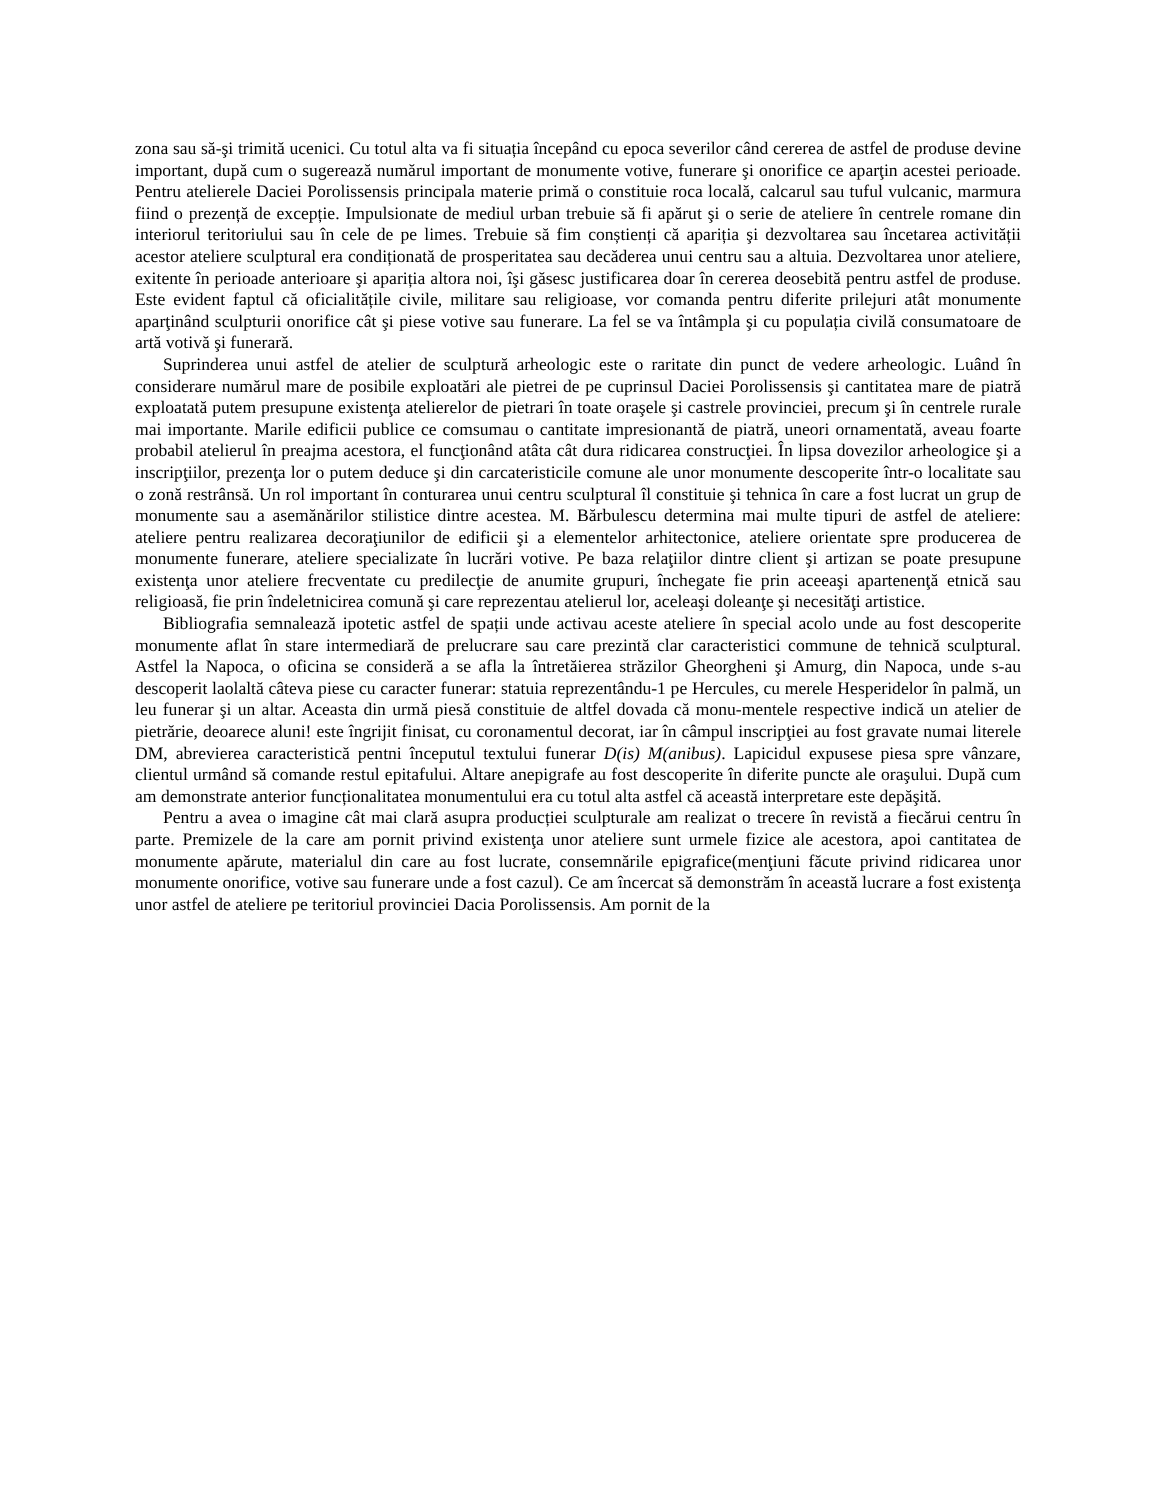zona sau să-şi trimită ucenici. Cu totul alta va fi situația începând cu epoca severilor când cererea de astfel de produse devine important, după cum o sugerează numărul important de monumente votive, funerare şi onorifice ce aparţin acestei perioade. Pentru atelierele Daciei Porolissensis principala materie primă o constituie roca locală, calcarul sau tuful vulcanic, marmura fiind o prezență de excepție. Impulsionate de mediul urban trebuie să fi apărut şi o serie de ateliere în centrele romane din interiorul teritoriului sau în cele de pe limes. Trebuie să fim conștienți că apariția şi dezvoltarea sau încetarea activității acestor ateliere sculptural era condiționată de prosperitatea sau decăderea unui centru sau a altuia. Dezvoltarea unor ateliere, exitente în perioade anterioare şi apariția altora noi, îşi găsesc justificarea doar în cererea deosebită pentru astfel de produse. Este evident faptul că oficialitățile civile, militare sau religioase, vor comanda pentru diferite prilejuri atât monumente aparţinând sculpturii onorifice cât şi piese votive sau funerare. La fel se va întâmpla şi cu populația civilă consumatoare de artă votivă şi funerară.
Suprinderea unui astfel de atelier de sculptură arheologic este o raritate din punct de vedere arheologic. Luând în considerare numărul mare de posibile exploatări ale pietrei de pe cuprinsul Daciei Porolissensis şi cantitatea mare de piatră exploatată putem presupune existenţa atelierelor de pietrari în toate oraşele şi castrele provinciei, precum şi în centrele rurale mai importante. Marile edificii publice ce comsumau o cantitate impresionantă de piatră, uneori ornamentată, aveau foarte probabil atelierul în preajma acestora, el funcţionând atâta cât dura ridicarea construcţiei. În lipsa dovezilor arheologice şi a inscripţiilor, prezenţa lor o putem deduce şi din carcateristicile comune ale unor monumente descoperite într-o localitate sau o zonă restrânsă. Un rol important în conturarea unui centru sculptural îl constituie şi tehnica în care a fost lucrat un grup de monumente sau a asemănărilor stilistice dintre acestea. M. Bărbulescu determina mai multe tipuri de astfel de ateliere: ateliere pentru realizarea decoraţiunilor de edificii şi a elementelor arhitectonice, ateliere orientate spre producerea de monumente funerare, ateliere specializate în lucrări votive. Pe baza relaţiilor dintre client şi artizan se poate presupune existenţa unor ateliere frecventate cu predilecţie de anumite grupuri, închegate fie prin aceeaşi apartenenţă etnică sau religioasă, fie prin îndeletnicirea comună şi care reprezentau atelierul lor, aceleaşi doleanţe şi necesităţi artistice.
Bibliografia semnalează ipotetic astfel de spații unde activau aceste ateliere în special acolo unde au fost descoperite monumente aflat în stare intermediară de prelucrare sau care prezintă clar caracteristici commune de tehnică sculptural. Astfel la Napoca, o oficina se consideră a se afla la întretăierea străzilor Gheorgheni şi Amurg, din Napoca, unde s-au descoperit laolaltă câteva piese cu caracter funerar: statuia reprezentându-1 pe Hercules, cu merele Hesperidelor în palmă, un leu funerar şi un altar. Aceasta din urmă piesă constituie de altfel dovada că monu-mentele respective indică un atelier de pietrărie, deoarece aluni! este îngrijit finisat, cu coronamentul decorat, iar în câmpul inscripţiei au fost gravate numai literele DM, abrevierea caracteristică pentni începutul textului funerar D(is) M(anibus). Lapicidul expusese piesa spre vânzare, clientul urmând să comande restul epitafului. Altare anepigrafe au fost descoperite în diferite puncte ale oraşului. După cum am demonstrate anterior funcționalitatea monumentului era cu totul alta astfel că această interpretare este depăşită.
Pentru a avea o imagine cât mai clară asupra producției sculpturale am realizat o trecere în revistă a fiecărui centru în parte. Premizele de la care am pornit privind existenţa unor ateliere sunt urmele fizice ale acestora, apoi cantitatea de monumente apărute, materialul din care au fost lucrate, consemnările epigrafice(menţiuni făcute privind ridicarea unor monumente onorifice, votive sau funerare unde a fost cazul). Ce am încercat să demonstrăm în această lucrare a fost existenţa unor astfel de ateliere pe teritoriul provinciei Dacia Porolissensis. Am pornit de la